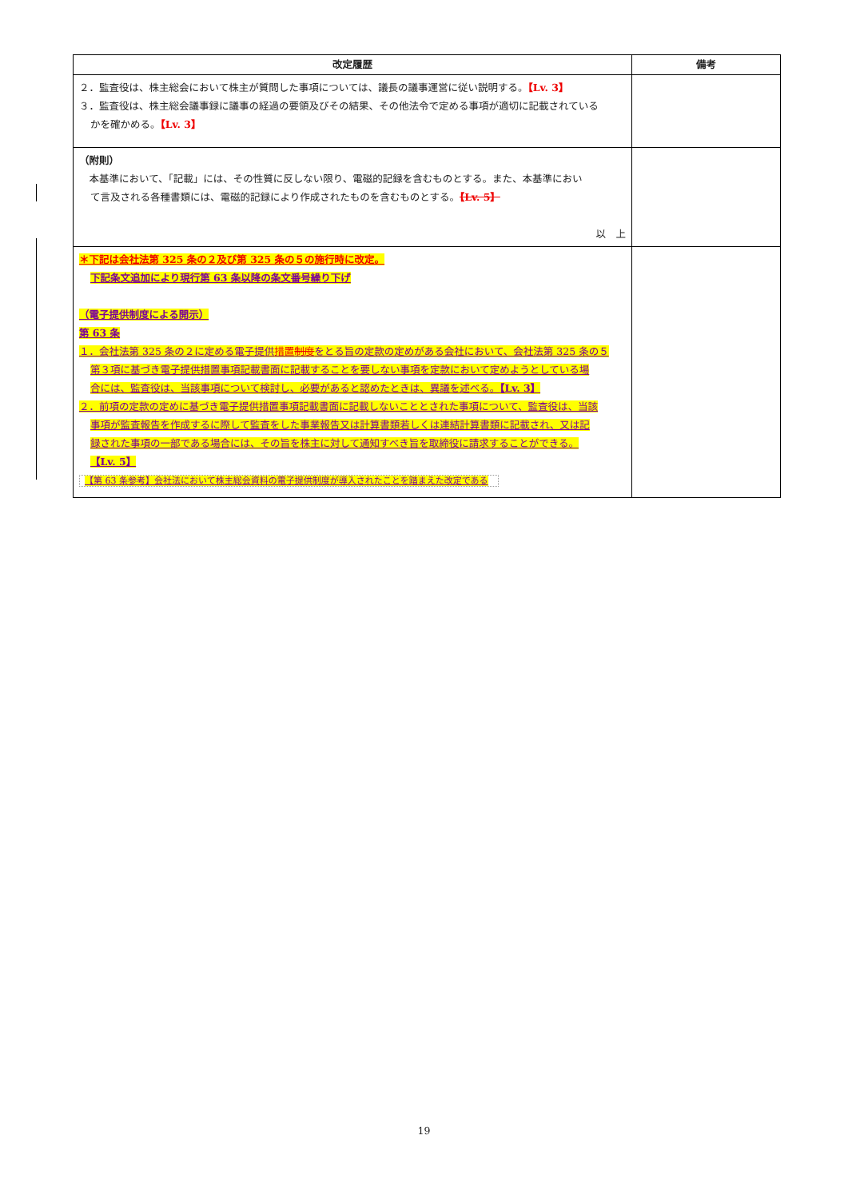| 改定履歴 | 備考 |
| --- | --- |
| ２．監査役は、株主総会において株主が質問した事項については、議長の議事運営に従い説明する。 【Lv. 3】 ３．監査役は、株主総会議事録に議事の経過の要領及びその結果、その他法令で定める事項が適切に記載されている かを確かめる。 【Lv. 3】 | |
| （附則） 本基準において、「記載」には、その性質に反しない限り、電磁的記録を含むものとする。また、本基準におい て言及される各種書類には、電磁的記録により作成されたものを含むものとする。 【Lv. 5】 以 上 | |
| ＊下記は会社法第 325 条の２及び第 325 条の５の施行時に改定。 下記条文追加により現行第 63 条以降の条文番号繰り下げ （電子提供制度による開示） 第 63 条 １．会社法第 325 条の２に定める電子提供 措置 制度 をとる旨の定款の定めがある会社において、会社法第 325 条の５ 第３項に基づき電子提供措置事項記載書面に記載することを要しない事項を定款において定めようとしている場 合には、監査役は、当該事項について検討し、必要があると認めたときは、異議を述べる。 【Lv. 3】 ２．前項の定款の定めに基づき電子提供措置事項記載書面に記載しないこととされた事項について、監査役は、当該 事項が監査報告を作成するに際して監査をした事業報告又は計算書類若しくは連結計算書類に記載され、又は記 録された事項の一部である場合には、その旨を株主に対して通知すべき旨を取締役に請求することができる。 【Lv. 5】 【第 63 条参考】会社法において株主総会資料の電子提供制度が導入されたことを踏まえた改定である | |
19